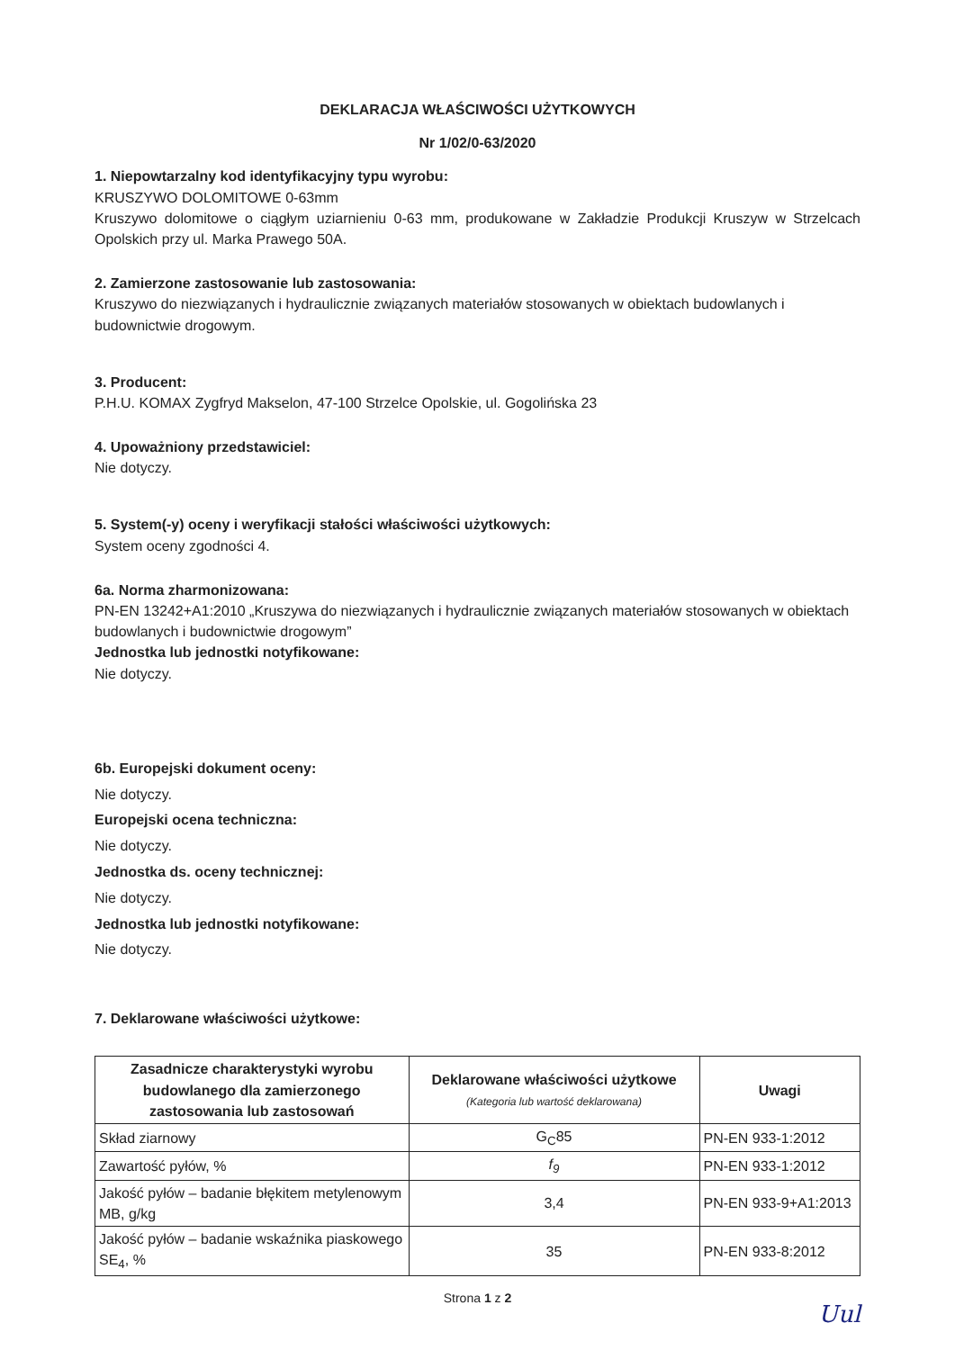DEKLARACJA WŁAŚCIWOŚCI UŻYTKOWYCH
Nr 1/02/0-63/2020
1. Niepowtarzalny kod identyfikacyjny typu wyrobu:
KRUSZYWO DOLOMITOWE 0-63mm
Kruszywo dolomitowe o ciągłym uziarnieniu 0-63 mm, produkowane w Zakładzie Produkcji Kruszyw w Strzelcach Opolskich przy ul. Marka Prawego 50A.
2. Zamierzone zastosowanie lub zastosowania:
Kruszywo do niezwiązanych i hydraulicznie związanych materiałów stosowanych w obiektach budowlanych i budownictwie drogowym.
3. Producent:
P.H.U. KOMAX Zygfryd Makselon, 47-100 Strzelce Opolskie, ul. Gogolińska 23
4. Upoważniony przedstawiciel:
Nie dotyczy.
5. System(-y) oceny i weryfikacji stałości właściwości użytkowych:
System oceny zgodności 4.
6a. Norma zharmonizowana:
PN-EN 13242+A1:2010 „Kruszywa do niezwiązanych i hydraulicznie związanych materiałów stosowanych w obiektach budowlanych i budownictwie drogowym”
Jednostka lub jednostki notyfikowane:
Nie dotyczy.
6b. Europejski dokument oceny:
Nie dotyczy.
Europejski ocena techniczna:
Nie dotyczy.
Jednostka ds. oceny technicznej:
Nie dotyczy.
Jednostka lub jednostki notyfikowane:
Nie dotyczy.
7. Deklarowane właściwości użytkowe:
| Zasadnicze charakterystyki wyrobu budowlanego dla zamierzonego zastosowania lub zastosowań | Deklarowane właściwości użytkowe (Kategoria lub wartość deklarowana) | Uwagi |
| --- | --- | --- |
| Skład ziarnowy | G<sub>C</sub>85 | PN-EN 933-1:2012 |
| Zawartość pyłów, % | f<sub>9</sub> | PN-EN 933-1:2012 |
| Jakość pyłów – badanie błękitem metylenowym MB, g/kg | 3,4 | PN-EN 933-9+A1:2013 |
| Jakość pyłów – badanie wskaźnika piaskowego SE<sub>4</sub>, % | 35 | PN-EN 933-8:2012 |
Strona 1 z 2
Uul